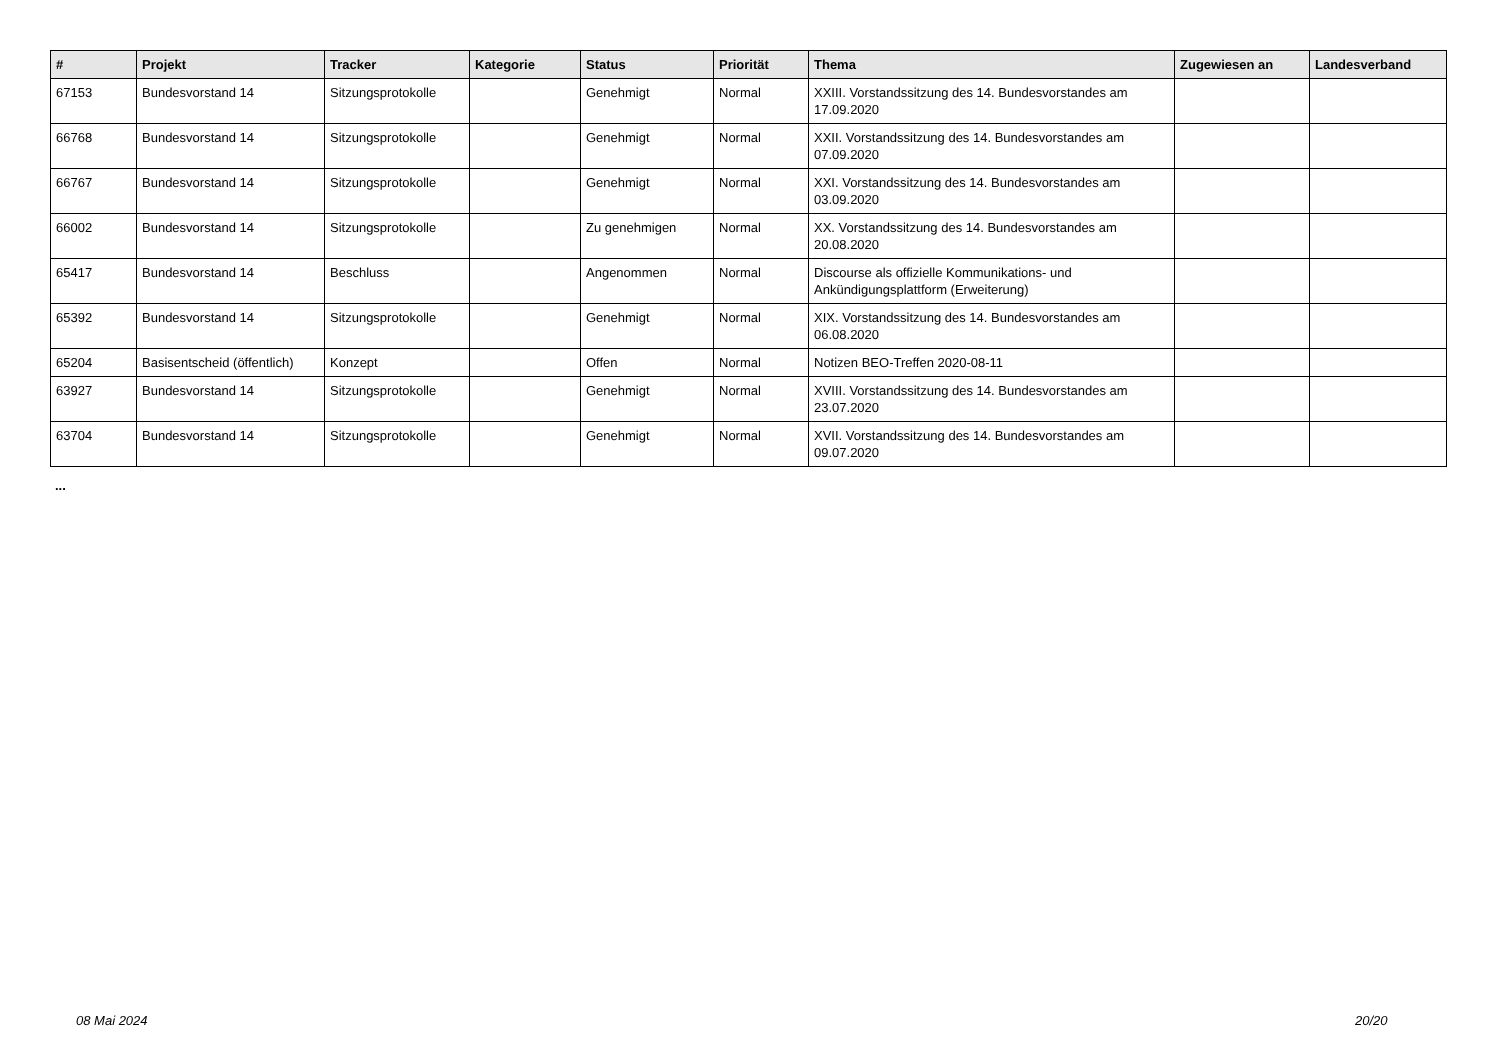| # | Projekt | Tracker | Kategorie | Status | Priorität | Thema | Zugewiesen an | Landesverband |
| --- | --- | --- | --- | --- | --- | --- | --- | --- |
| 67153 | Bundesvorstand 14 | Sitzungsprotokolle | | Genehmigt | Normal | XXIII. Vorstandssitzung des 14. Bundesvorstandes am 17.09.2020 | | |
| 66768 | Bundesvorstand 14 | Sitzungsprotokolle | | Genehmigt | Normal | XXII. Vorstandssitzung des 14. Bundesvorstandes am 07.09.2020 | | |
| 66767 | Bundesvorstand 14 | Sitzungsprotokolle | | Genehmigt | Normal | XXI. Vorstandssitzung des 14. Bundesvorstandes am 03.09.2020 | | |
| 66002 | Bundesvorstand 14 | Sitzungsprotokolle | | Zu genehmigen | Normal | XX. Vorstandssitzung des 14. Bundesvorstandes am 20.08.2020 | | |
| 65417 | Bundesvorstand 14 | Beschluss | | Angenommen | Normal | Discourse als offizielle Kommunikations- und Ankündigungsplattform (Erweiterung) | | |
| 65392 | Bundesvorstand 14 | Sitzungsprotokolle | | Genehmigt | Normal | XIX. Vorstandssitzung des 14. Bundesvorstandes am 06.08.2020 | | |
| 65204 | Basisentscheid (öffentlich) | Konzept | | Offen | Normal | Notizen BEO-Treffen 2020-08-11 | | |
| 63927 | Bundesvorstand 14 | Sitzungsprotokolle | | Genehmigt | Normal | XVIII. Vorstandssitzung des 14. Bundesvorstandes am 23.07.2020 | | |
| 63704 | Bundesvorstand 14 | Sitzungsprotokolle | | Genehmigt | Normal | XVII. Vorstandssitzung des 14. Bundesvorstandes am 09.07.2020 | | |
...
08 Mai 2024 20/20